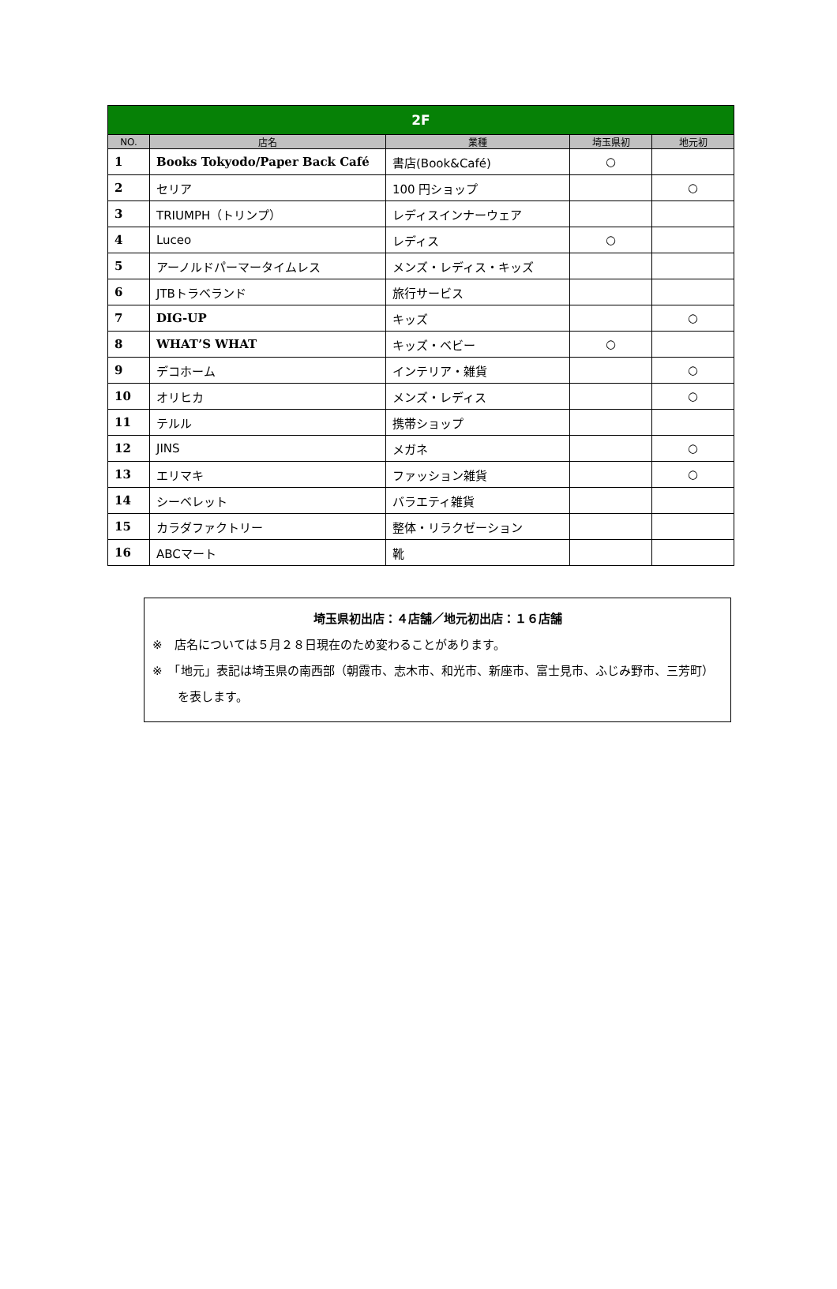| 2F | | | | |
| --- | --- | --- | --- | --- |
| NO. | 店名 | 業種 | 埼玉県初 | 地元初 |
| 1 | Books Tokyodo/Paper Back Café | 書店(Book&Café) | ○ | |
| 2 | セリア | 100 円ショップ | | ○ |
| 3 | TRIUMPH（トリンプ） | レディスインナーウェア | | |
| 4 | Luceo | レディス | ○ | |
| 5 | アーノルドパーマータイムレス | メンズ・レディス・キッズ | | |
| 6 | JTBトラベランド | 旅行サービス | | |
| 7 | DIG-UP | キッズ | | ○ |
| 8 | WHAT’S WHAT | キッズ・ベビー | ○ | |
| 9 | デコホーム | インテリア・雑貨 | | ○ |
| 10 | オリヒカ | メンズ・レディス | | ○ |
| 11 | テルル | 携帯ショップ | | |
| 12 | JINS | メガネ | | ○ |
| 13 | エリマキ | ファッション雑貨 | | ○ |
| 14 | シーベレット | バラエティ雑貨 | | |
| 15 | カラダファクトリー | 整体・リラクゼーション | | |
| 16 | ABCマート | 靴 | | |
埼玉県初出店：４店舗／地元初出店：１６店舗
※　店名については５月２８日現在のため変わることがあります。
※　「地元」表記は埼玉県の南西部（朝霞市、志木市、和光市、新座市、富士見市、ふじみ野市、三芳町）を表します。